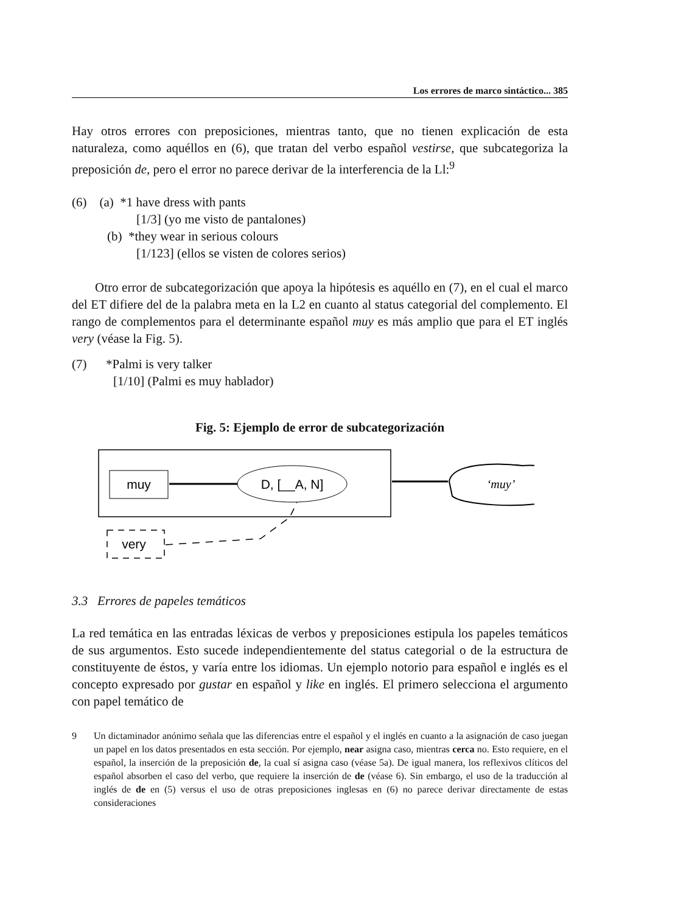Los errores de marco sintáctico... 385
Hay otros errores con preposiciones, mientras tanto, que no tienen explicación de esta naturaleza, como aquéllos en (6), que tratan del verbo español vestirse, que subcategoriza la preposición de, pero el error no parece derivar de la interferencia de la Ll:<sup>9</sup>
(6) (a) *1 have dress with pants
[1/3] (yo me visto de pantalones)
(b) *they wear in serious colours
[1/123] (ellos se visten de colores serios)
Otro error de subcategorización que apoya la hipótesis es aquéllo en (7), en el cual el marco del ET difiere del de la palabra meta en la L2 en cuanto al status categorial del complemento. El rango de complementos para el determinante español muy es más amplio que para el ET inglés very (véase la Fig. 5).
(7) *Palmi is very talker
[1/10] (Palmi es muy hablador)
Fig. 5: Ejemplo de error de subcategorización
muy
D, [__A, N]
‘muy’
very
3.3 Errores de papeles temáticos
La red temática en las entradas léxicas de verbos y preposiciones estipula los papeles temáticos de sus argumentos. Esto sucede independientemente del status categorial o de la estructura de constituyente de éstos, y varía entre los idiomas. Un ejemplo notorio para español e inglés es el concepto expresado por gustar en español y like en inglés. El primero selecciona el argumento con papel temático de
9 Un dictaminador anónimo señala que las diferencias entre el español y el inglés en cuanto a la asignación de caso juegan un papel en los datos presentados en esta sección. Por ejemplo, near asigna caso, mientras cerca no. Esto requiere, en el español, la inserción de la preposición de, la cual sí asigna caso (véase 5a). De igual manera, los reflexivos clíticos del español absorben el caso del verbo, que requiere la inserción de de (véase 6). Sin embargo, el uso de la traducción al inglés de de en (5) versus el uso de otras preposiciones inglesas en (6) no parece derivar directamente de estas consideraciones